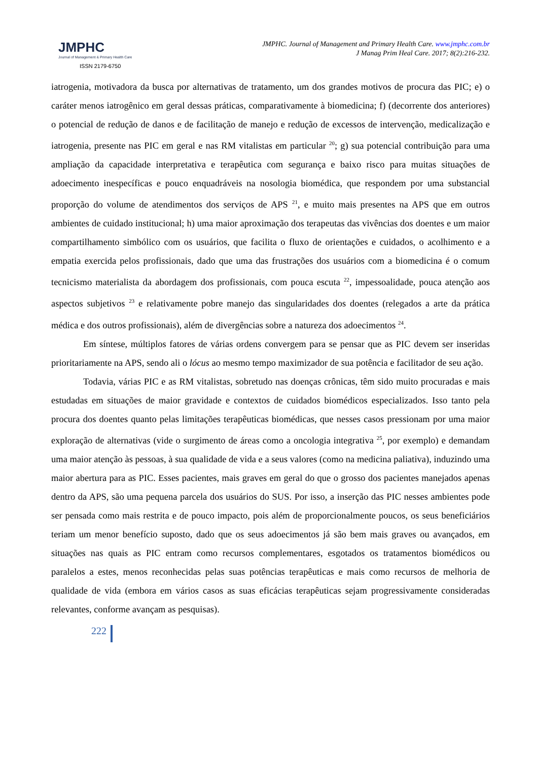JMPHC
Journal of Management & Primary Health Care
ISSN 2179-6750
JMPHC. Journal of Management and Primary Health Care. www.jmphc.com.br
J Manag Prim Heal Care. 2017; 8(2):216-232.
iatrogenia, motivadora da busca por alternativas de tratamento, um dos grandes motivos de procura das PIC; e) o caráter menos iatrogênico em geral dessas práticas, comparativamente à biomedicina; f) (decorrente dos anteriores) o potencial de redução de danos e de facilitação de manejo e redução de excessos de intervenção, medicalização e iatrogenia, presente nas PIC em geral e nas RM vitalistas em particular <sup>20</sup>; g) sua potencial contribuição para uma ampliação da capacidade interpretativa e terapêutica com segurança e baixo risco para muitas situações de adoecimento inespecíficas e pouco enquadráveis na nosologia biomédica, que respondem por uma substancial proporção do volume de atendimentos dos serviços de APS <sup>21</sup>, e muito mais presentes na APS que em outros ambientes de cuidado institucional; h) uma maior aproximação dos terapeutas das vivências dos doentes e um maior compartilhamento simbólico com os usuários, que facilita o fluxo de orientações e cuidados, o acolhimento e a empatia exercida pelos profissionais, dado que uma das frustrações dos usuários com a biomedicina é o comum tecnicismo materialista da abordagem dos profissionais, com pouca escuta <sup>22</sup>, impessoalidade, pouca atenção aos aspectos subjetivos <sup>23</sup> e relativamente pobre manejo das singularidades dos doentes (relegados a arte da prática médica e dos outros profissionais), além de divergências sobre a natureza dos adoecimentos <sup>24</sup>.
Em síntese, múltiplos fatores de várias ordens convergem para se pensar que as PIC devem ser inseridas prioritariamente na APS, sendo ali o lócus ao mesmo tempo maximizador de sua potência e facilitador de seu ação.
Todavia, várias PIC e as RM vitalistas, sobretudo nas doenças crônicas, têm sido muito procuradas e mais estudadas em situações de maior gravidade e contextos de cuidados biomédicos especializados. Isso tanto pela procura dos doentes quanto pelas limitações terapêuticas biomédicas, que nesses casos pressionam por uma maior exploração de alternativas (vide o surgimento de áreas como a oncologia integrativa <sup>25</sup>, por exemplo) e demandam uma maior atenção às pessoas, à sua qualidade de vida e a seus valores (como na medicina paliativa), induzindo uma maior abertura para as PIC. Esses pacientes, mais graves em geral do que o grosso dos pacientes manejados apenas dentro da APS, são uma pequena parcela dos usuários do SUS. Por isso, a inserção das PIC nesses ambientes pode ser pensada como mais restrita e de pouco impacto, pois além de proporcionalmente poucos, os seus beneficiários teriam um menor benefício suposto, dado que os seus adoecimentos já são bem mais graves ou avançados, em situações nas quais as PIC entram como recursos complementares, esgotados os tratamentos biomédicos ou paralelos a estes, menos reconhecidas pelas suas potências terapêuticas e mais como recursos de melhoria de qualidade de vida (embora em vários casos as suas eficácias terapêuticas sejam progressivamente consideradas relevantes, conforme avançam as pesquisas).
222